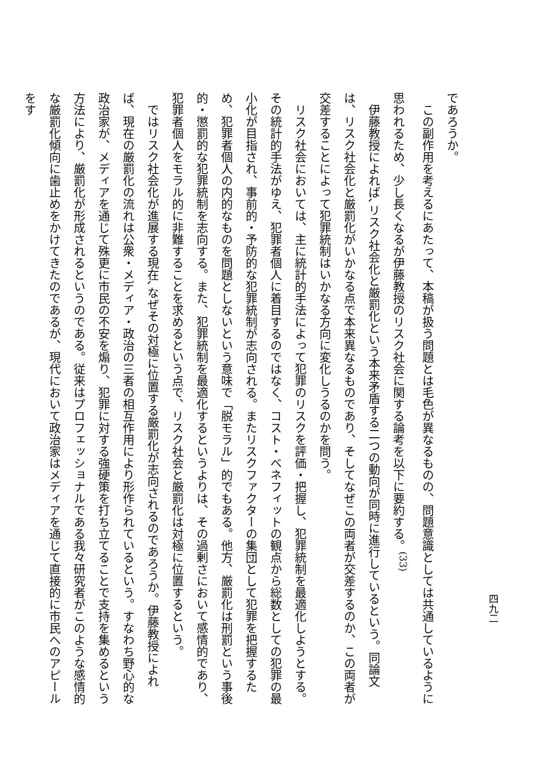四九二
であろうか。
この副作用を考えるにあたって、本稿が扱う問題とは毛色が異なるものの、問題意識としては共通しているように思われるため、少し長くなるが伊藤教授のリスク社会に関する論考を以下に要約する。<sup>(33)</sup>
伊藤教授によれば､リスク社会化と厳罰化という本来矛盾する二つの動向が同時に進行しているという。同論文は、リスク社会化と厳罰化がいかなる点で本来異なるものであり、そしてなぜこの両者が交差するのか、この両者が交差することによって犯罪統制はいかなる方向に変化しうるのかを問う。
リスク社会においては、主に統計的手法によって犯罪のリスクを評価・把握し、犯罪統制を最適化しようとする。その統計的手法がゆえ、犯罪者個人に着目するのではなく、コスト・ベネフィットの観点から総数としての犯罪の最小化が目指され、事前的・予防的な犯罪統制が志向される。またリスクファクターの集団として犯罪を把握するため、犯罪者個人の内的なものを問題としないという意味で「脱モラル」的でもある。他方、厳罰化は刑罰という事後的・懲罰的な犯罪統制を志向する。また、犯罪統制を最適化するというよりは、その過剰さにおいて感情的であり、犯罪者個人をモラル的に非難することを求めるという点で、リスク社会と厳罰化は対極に位置するという。
ではリスク社会化が進展する現在､なぜその対極に位置する厳罰化が志向されるのであろうか。伊藤教授によれば、現在の厳罰化の流れは公衆・メディア・政治の三者の相互作用により形作られているという。すなわち野心的な政治家が、メディアを通じて殊更に市民の不安を煽り、犯罪に対する強硬策を打ち立てることで支持を集めるという方法により、厳罰化が形成されるというのである。従来はプロフェッショナルである我々研究者がこのような感情的な厳罰化傾向に歯止めをかけてきたのであるが、現代において政治家はメディアを通じて直接的に市民へのアピールをす